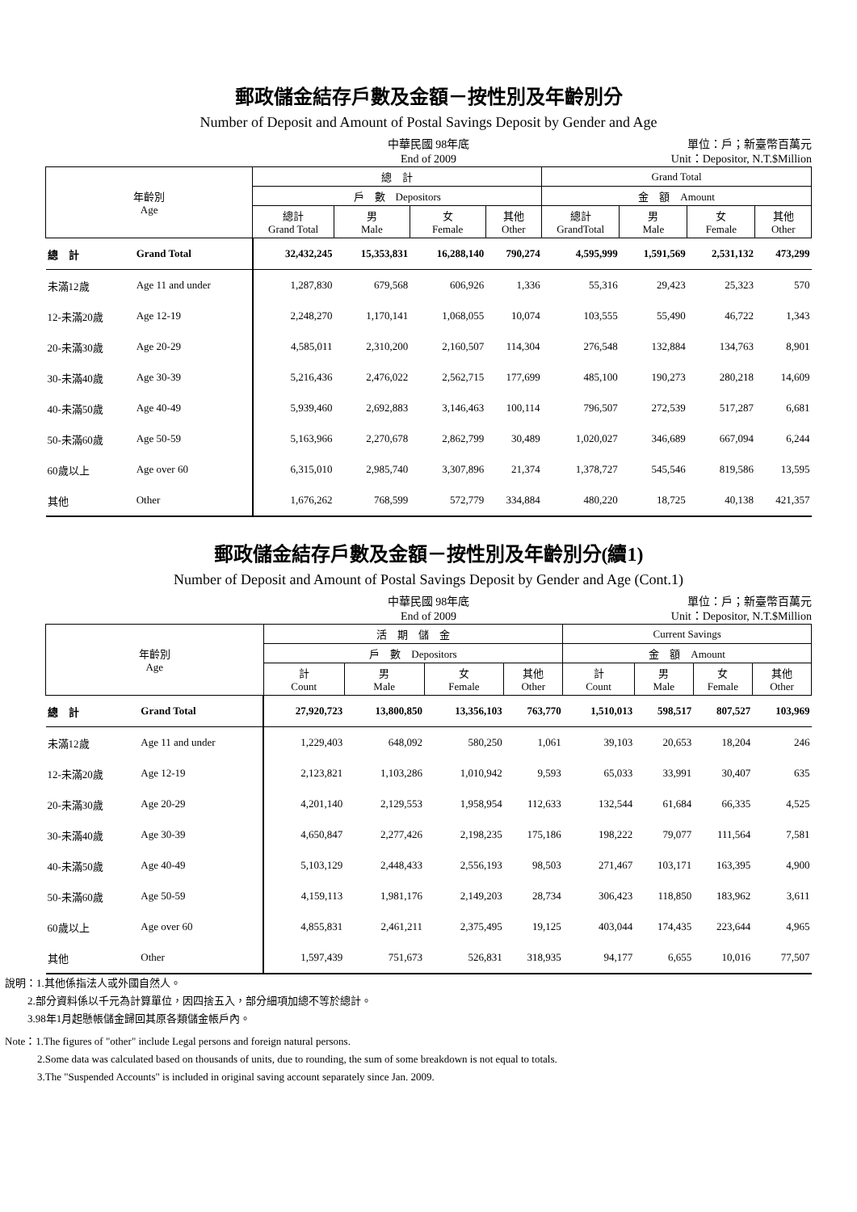郵政儲金結存戶數及金額－按性別及年齡別分
Number of Deposit and Amount of Postal Savings Deposit by Gender and Age
中華民國 98年底
End of 2009
單位：戶；新臺幣百萬元
Unit：Depositor, N.T.$Million
| 年齡別 Age | | 總 計 | | | | Grand Total | | | |
| --- | --- | --- | --- | --- | --- | --- | --- | --- | --- |
| | | 戶 數 Depositors | | | | 金 額 Amount | | | |
| | | 總計 Grand Total | 男 Male | 女 Female | 其他 Other | 總計 GrandTotal | 男 Male | 女 Female | 其他 Other |
| 總 計 | Grand Total | 32,432,245 | 15,353,831 | 16,288,140 | 790,274 | 4,595,999 | 1,591,569 | 2,531,132 | 473,299 |
| 未滿12歲 | Age 11 and under | 1,287,830 | 679,568 | 606,926 | 1,336 | 55,316 | 29,423 | 25,323 | 570 |
| 12-未滿20歲 | Age 12-19 | 2,248,270 | 1,170,141 | 1,068,055 | 10,074 | 103,555 | 55,490 | 46,722 | 1,343 |
| 20-未滿30歲 | Age 20-29 | 4,585,011 | 2,310,200 | 2,160,507 | 114,304 | 276,548 | 132,884 | 134,763 | 8,901 |
| 30-未滿40歲 | Age 30-39 | 5,216,436 | 2,476,022 | 2,562,715 | 177,699 | 485,100 | 190,273 | 280,218 | 14,609 |
| 40-未滿50歲 | Age 40-49 | 5,939,460 | 2,692,883 | 3,146,463 | 100,114 | 796,507 | 272,539 | 517,287 | 6,681 |
| 50-未滿60歲 | Age 50-59 | 5,163,966 | 2,270,678 | 2,862,799 | 30,489 | 1,020,027 | 346,689 | 667,094 | 6,244 |
| 60歲以上 | Age over 60 | 6,315,010 | 2,985,740 | 3,307,896 | 21,374 | 1,378,727 | 545,546 | 819,586 | 13,595 |
| 其他 | Other | 1,676,262 | 768,599 | 572,779 | 334,884 | 480,220 | 18,725 | 40,138 | 421,357 |
郵政儲金結存戶數及金額－按性別及年齡別分(續1)
Number of Deposit and Amount of Postal Savings Deposit by Gender and Age (Cont.1)
中華民國 98年底
End of 2009
單位：戶；新臺幣百萬元
Unit：Depositor, N.T.$Million
| 年齡別 Age | | 活 期 儲 金 | | | | Current Savings | | | |
| --- | --- | --- | --- | --- | --- | --- | --- | --- | --- |
| | | 戶 數 Depositors | | | | 金 額 Amount | | | |
| | | 計 Count | 男 Male | 女 Female | 其他 Other | 計 Count | 男 Male | 女 Female | 其他 Other |
| 總 計 | Grand Total | 27,920,723 | 13,800,850 | 13,356,103 | 763,770 | 1,510,013 | 598,517 | 807,527 | 103,969 |
| 未滿12歲 | Age 11 and under | 1,229,403 | 648,092 | 580,250 | 1,061 | 39,103 | 20,653 | 18,204 | 246 |
| 12-未滿20歲 | Age 12-19 | 2,123,821 | 1,103,286 | 1,010,942 | 9,593 | 65,033 | 33,991 | 30,407 | 635 |
| 20-未滿30歲 | Age 20-29 | 4,201,140 | 2,129,553 | 1,958,954 | 112,633 | 132,544 | 61,684 | 66,335 | 4,525 |
| 30-未滿40歲 | Age 30-39 | 4,650,847 | 2,277,426 | 2,198,235 | 175,186 | 198,222 | 79,077 | 111,564 | 7,581 |
| 40-未滿50歲 | Age 40-49 | 5,103,129 | 2,448,433 | 2,556,193 | 98,503 | 271,467 | 103,171 | 163,395 | 4,900 |
| 50-未滿60歲 | Age 50-59 | 4,159,113 | 1,981,176 | 2,149,203 | 28,734 | 306,423 | 118,850 | 183,962 | 3,611 |
| 60歲以上 | Age over 60 | 4,855,831 | 2,461,211 | 2,375,495 | 19,125 | 403,044 | 174,435 | 223,644 | 4,965 |
| 其他 | Other | 1,597,439 | 751,673 | 526,831 | 318,935 | 94,177 | 6,655 | 10,016 | 77,507 |
說明：1.其他係指法人或外國自然人。
2.部分資料係以千元為計算單位，因四捨五入，部分細項加總不等於總計。
3.98年1月起懸帳儲金歸回其原各類儲金帳戶內。
Note：1.The figures of "other" include Legal persons and foreign natural persons.
2.Some data was calculated based on thousands of units, due to rounding, the sum of some breakdown is not equal to totals.
3.The "Suspended Accounts" is included in original saving account separately since Jan. 2009.